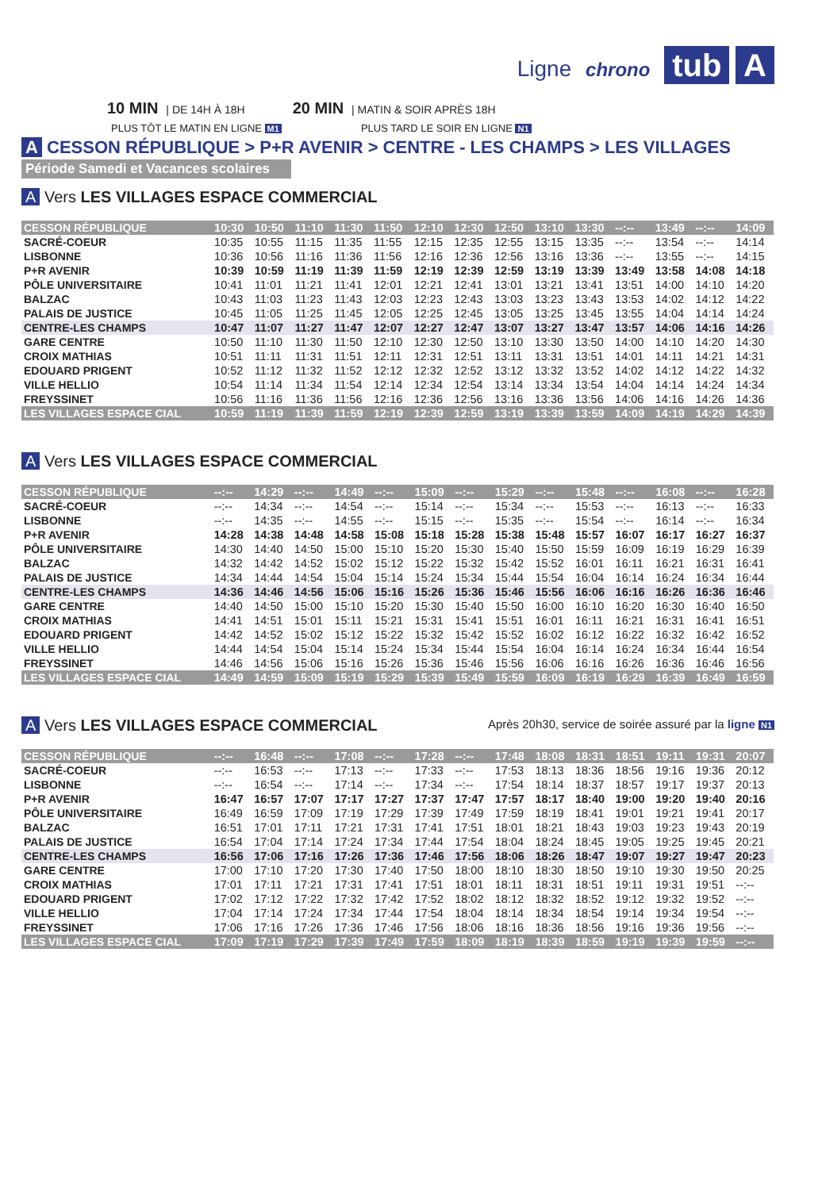Ligne chrono tub A
10 MIN | DE 14H À 18H 20 MIN | MATIN & SOIR APRÈS 18H
PLUS TÔT LE MATIN EN LIGNE M1 PLUS TARD LE SOIR EN LIGNE N1
A CESSON RÉPUBLIQUE > P+R AVENIR > CENTRE - LES CHAMPS > LES VILLAGES
Période Samedi et Vacances scolaires
A Vers LES VILLAGES ESPACE COMMERCIAL
| CESSON RÉPUBLIQUE | 10:30 | 10:50 | 11:10 | 11:30 | 11:50 | 12:10 | 12:30 | 12:50 | 13:10 | 13:30 | --:-- | 13:49 | --:-- | 14:09 |
| SACRÉ-COEUR | 10:35 | 10:55 | 11:15 | 11:35 | 11:55 | 12:15 | 12:35 | 12:55 | 13:15 | 13:35 | --:-- | 13:54 | --:-- | 14:14 |
| LISBONNE | 10:36 | 10:56 | 11:16 | 11:36 | 11:56 | 12:16 | 12:36 | 12:56 | 13:16 | 13:36 | --:-- | 13:55 | --:-- | 14:15 |
| P+R AVENIR | 10:39 | 10:59 | 11:19 | 11:39 | 11:59 | 12:19 | 12:39 | 12:59 | 13:19 | 13:39 | 13:49 | 13:58 | 14:08 | 14:18 |
| PÔLE UNIVERSITAIRE | 10:41 | 11:01 | 11:21 | 11:41 | 12:01 | 12:21 | 12:41 | 13:01 | 13:21 | 13:41 | 13:51 | 14:00 | 14:10 | 14:20 |
| BALZAC | 10:43 | 11:03 | 11:23 | 11:43 | 12:03 | 12:23 | 12:43 | 13:03 | 13:23 | 13:43 | 13:53 | 14:02 | 14:12 | 14:22 |
| PALAIS DE JUSTICE | 10:45 | 11:05 | 11:25 | 11:45 | 12:05 | 12:25 | 12:45 | 13:05 | 13:25 | 13:45 | 13:55 | 14:04 | 14:14 | 14:24 |
| CENTRE-LES CHAMPS | 10:47 | 11:07 | 11:27 | 11:47 | 12:07 | 12:27 | 12:47 | 13:07 | 13:27 | 13:47 | 13:57 | 14:06 | 14:16 | 14:26 |
| GARE CENTRE | 10:50 | 11:10 | 11:30 | 11:50 | 12:10 | 12:30 | 12:50 | 13:10 | 13:30 | 13:50 | 14:00 | 14:10 | 14:20 | 14:30 |
| CROIX MATHIAS | 10:51 | 11:11 | 11:31 | 11:51 | 12:11 | 12:31 | 12:51 | 13:11 | 13:31 | 13:51 | 14:01 | 14:11 | 14:21 | 14:31 |
| EDOUARD PRIGENT | 10:52 | 11:12 | 11:32 | 11:52 | 12:12 | 12:32 | 12:52 | 13:12 | 13:32 | 13:52 | 14:02 | 14:12 | 14:22 | 14:32 |
| VILLE HELLIO | 10:54 | 11:14 | 11:34 | 11:54 | 12:14 | 12:34 | 12:54 | 13:14 | 13:34 | 13:54 | 14:04 | 14:14 | 14:24 | 14:34 |
| FREYSSINET | 10:56 | 11:16 | 11:36 | 11:56 | 12:16 | 12:36 | 12:56 | 13:16 | 13:36 | 13:56 | 14:06 | 14:16 | 14:26 | 14:36 |
| LES VILLAGES ESPACE CIAL | 10:59 | 11:19 | 11:39 | 11:59 | 12:19 | 12:39 | 12:59 | 13:19 | 13:39 | 13:59 | 14:09 | 14:19 | 14:29 | 14:39 |
A Vers LES VILLAGES ESPACE COMMERCIAL
| CESSON RÉPUBLIQUE | --:-- | 14:29 | --:-- | 14:49 | --:-- | 15:09 | --:-- | 15:29 | --:-- | 15:48 | --:-- | 16:08 | --:-- | 16:28 |
| SACRÉ-COEUR | --:-- | 14:34 | --:-- | 14:54 | --:-- | 15:14 | --:-- | 15:34 | --:-- | 15:53 | --:-- | 16:13 | --:-- | 16:33 |
| LISBONNE | --:-- | 14:35 | --:-- | 14:55 | --:-- | 15:15 | --:-- | 15:35 | --:-- | 15:54 | --:-- | 16:14 | --:-- | 16:34 |
| P+R AVENIR | 14:28 | 14:38 | 14:48 | 14:58 | 15:08 | 15:18 | 15:28 | 15:38 | 15:48 | 15:57 | 16:07 | 16:17 | 16:27 | 16:37 |
| PÔLE UNIVERSITAIRE | 14:30 | 14:40 | 14:50 | 15:00 | 15:10 | 15:20 | 15:30 | 15:40 | 15:50 | 15:59 | 16:09 | 16:19 | 16:29 | 16:39 |
| BALZAC | 14:32 | 14:42 | 14:52 | 15:02 | 15:12 | 15:22 | 15:32 | 15:42 | 15:52 | 16:01 | 16:11 | 16:21 | 16:31 | 16:41 |
| PALAIS DE JUSTICE | 14:34 | 14:44 | 14:54 | 15:04 | 15:14 | 15:24 | 15:34 | 15:44 | 15:54 | 16:04 | 16:14 | 16:24 | 16:34 | 16:44 |
| CENTRE-LES CHAMPS | 14:36 | 14:46 | 14:56 | 15:06 | 15:16 | 15:26 | 15:36 | 15:46 | 15:56 | 16:06 | 16:16 | 16:26 | 16:36 | 16:46 |
| GARE CENTRE | 14:40 | 14:50 | 15:00 | 15:10 | 15:20 | 15:30 | 15:40 | 15:50 | 16:00 | 16:10 | 16:20 | 16:30 | 16:40 | 16:50 |
| CROIX MATHIAS | 14:41 | 14:51 | 15:01 | 15:11 | 15:21 | 15:31 | 15:41 | 15:51 | 16:01 | 16:11 | 16:21 | 16:31 | 16:41 | 16:51 |
| EDOUARD PRIGENT | 14:42 | 14:52 | 15:02 | 15:12 | 15:22 | 15:32 | 15:42 | 15:52 | 16:02 | 16:12 | 16:22 | 16:32 | 16:42 | 16:52 |
| VILLE HELLIO | 14:44 | 14:54 | 15:04 | 15:14 | 15:24 | 15:34 | 15:44 | 15:54 | 16:04 | 16:14 | 16:24 | 16:34 | 16:44 | 16:54 |
| FREYSSINET | 14:46 | 14:56 | 15:06 | 15:16 | 15:26 | 15:36 | 15:46 | 15:56 | 16:06 | 16:16 | 16:26 | 16:36 | 16:46 | 16:56 |
| LES VILLAGES ESPACE CIAL | 14:49 | 14:59 | 15:09 | 15:19 | 15:29 | 15:39 | 15:49 | 15:59 | 16:09 | 16:19 | 16:29 | 16:39 | 16:49 | 16:59 |
A Vers LES VILLAGES ESPACE COMMERCIAL
Après 20h30, service de soirée assuré par la ligne N1
| CESSON RÉPUBLIQUE | --:-- | 16:48 | --:-- | 17:08 | --:-- | 17:28 | --:-- | 17:48 | 18:08 | 18:31 | 18:51 | 19:11 | 19:31 | 20:07 |
| SACRÉ-COEUR | --:-- | 16:53 | --:-- | 17:13 | --:-- | 17:33 | --:-- | 17:53 | 18:13 | 18:36 | 18:56 | 19:16 | 19:36 | 20:12 |
| LISBONNE | --:-- | 16:54 | --:-- | 17:14 | --:-- | 17:34 | --:-- | 17:54 | 18:14 | 18:37 | 18:57 | 19:17 | 19:37 | 20:13 |
| P+R AVENIR | 16:47 | 16:57 | 17:07 | 17:17 | 17:27 | 17:37 | 17:47 | 17:57 | 18:17 | 18:40 | 19:00 | 19:20 | 19:40 | 20:16 |
| PÔLE UNIVERSITAIRE | 16:49 | 16:59 | 17:09 | 17:19 | 17:29 | 17:39 | 17:49 | 17:59 | 18:19 | 18:41 | 19:01 | 19:21 | 19:41 | 20:17 |
| BALZAC | 16:51 | 17:01 | 17:11 | 17:21 | 17:31 | 17:41 | 17:51 | 18:01 | 18:21 | 18:43 | 19:03 | 19:23 | 19:43 | 20:19 |
| PALAIS DE JUSTICE | 16:54 | 17:04 | 17:14 | 17:24 | 17:34 | 17:44 | 17:54 | 18:04 | 18:24 | 18:45 | 19:05 | 19:25 | 19:45 | 20:21 |
| CENTRE-LES CHAMPS | 16:56 | 17:06 | 17:16 | 17:26 | 17:36 | 17:46 | 17:56 | 18:06 | 18:26 | 18:47 | 19:07 | 19:27 | 19:47 | 20:23 |
| GARE CENTRE | 17:00 | 17:10 | 17:20 | 17:30 | 17:40 | 17:50 | 18:00 | 18:10 | 18:30 | 18:50 | 19:10 | 19:30 | 19:50 | 20:25 |
| CROIX MATHIAS | 17:01 | 17:11 | 17:21 | 17:31 | 17:41 | 17:51 | 18:01 | 18:11 | 18:31 | 18:51 | 19:11 | 19:31 | 19:51 | --:-- |
| EDOUARD PRIGENT | 17:02 | 17:12 | 17:22 | 17:32 | 17:42 | 17:52 | 18:02 | 18:12 | 18:32 | 18:52 | 19:12 | 19:32 | 19:52 | --:-- |
| VILLE HELLIO | 17:04 | 17:14 | 17:24 | 17:34 | 17:44 | 17:54 | 18:04 | 18:14 | 18:34 | 18:54 | 19:14 | 19:34 | 19:54 | --:-- |
| FREYSSINET | 17:06 | 17:16 | 17:26 | 17:36 | 17:46 | 17:56 | 18:06 | 18:16 | 18:36 | 18:56 | 19:16 | 19:36 | 19:56 | --:-- |
| LES VILLAGES ESPACE CIAL | 17:09 | 17:19 | 17:29 | 17:39 | 17:49 | 17:59 | 18:09 | 18:19 | 18:39 | 18:59 | 19:19 | 19:39 | 19:59 | --:-- |